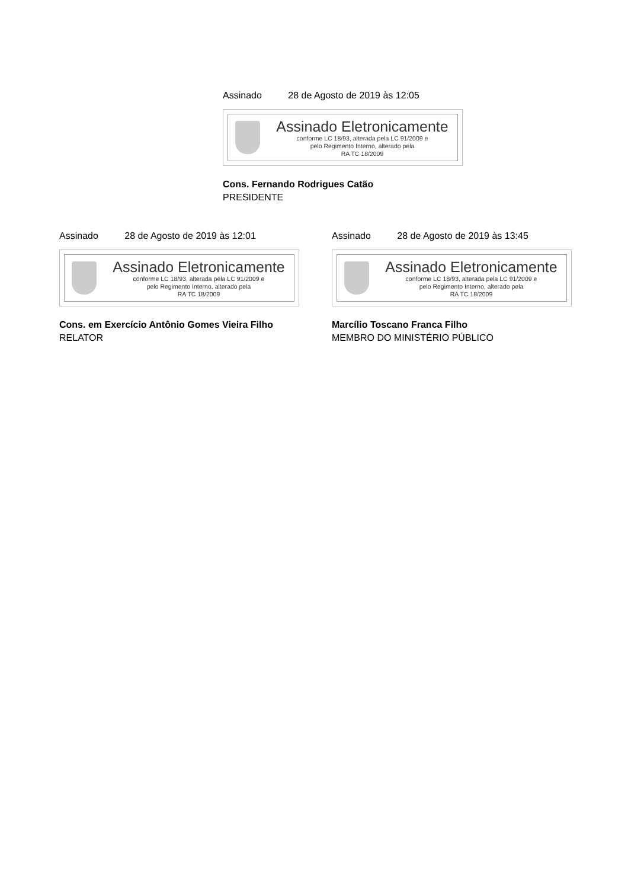Assinado 28 de Agosto de 2019 às 12:05
Assinado Eletronicamente
conforme LC 18/93, alterada pela LC 91/2009 e
pelo Regimento Interno, alterado pela
RA TC 18/2009
Cons. Fernando Rodrigues Catão
PRESIDENTE
Assinado 28 de Agosto de 2019 às 12:01
Assinado Eletronicamente
conforme LC 18/93, alterada pela LC 91/2009 e
pelo Regimento Interno, alterado pela
RA TC 18/2009
Cons. em Exercício Antônio Gomes Vieira Filho
RELATOR
Assinado 28 de Agosto de 2019 às 13:45
Assinado Eletronicamente
conforme LC 18/93, alterada pela LC 91/2009 e
pelo Regimento Interno, alterado pela
RA TC 18/2009
Marcílio Toscano Franca Filho
MEMBRO DO MINISTÉRIO PÚBLICO